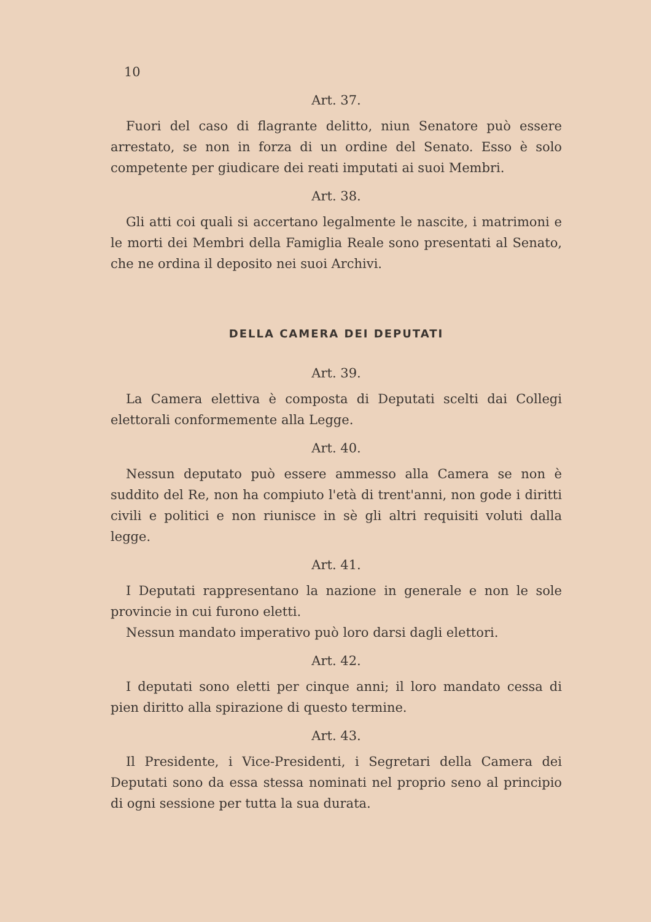10
Art. 37.
Fuori del caso di flagrante delitto, niun Senatore può essere arrestato, se non in forza di un ordine del Senato. Esso è solo competente per giudicare dei reati imputati ai suoi Membri.
Art. 38.
Gli atti coi quali si accertano legalmente le nascite, i matrimoni e le morti dei Membri della Famiglia Reale sono presentati al Senato, che ne ordina il deposito nei suoi Archivi.
DELLA CAMERA DEI DEPUTATI
Art. 39.
La Camera elettiva è composta di Deputati scelti dai Collegi elettorali conformemente alla Legge.
Art. 40.
Nessun deputato può essere ammesso alla Camera se non è suddito del Re, non ha compiuto l'età di trent'anni, non gode i diritti civili e politici e non riunisce in sè gli altri requisiti voluti dalla legge.
Art. 41.
I Deputati rappresentano la nazione in generale e non le sole provincie in cui furono eletti.
Nessun mandato imperativo può loro darsi dagli elettori.
Art. 42.
I deputati sono eletti per cinque anni; il loro mandato cessa di pien diritto alla spirazione di questo termine.
Art. 43.
Il Presidente, i Vice-Presidenti, i Segretari della Camera dei Deputati sono da essa stessa nominati nel proprio seno al principio di ogni sessione per tutta la sua durata.